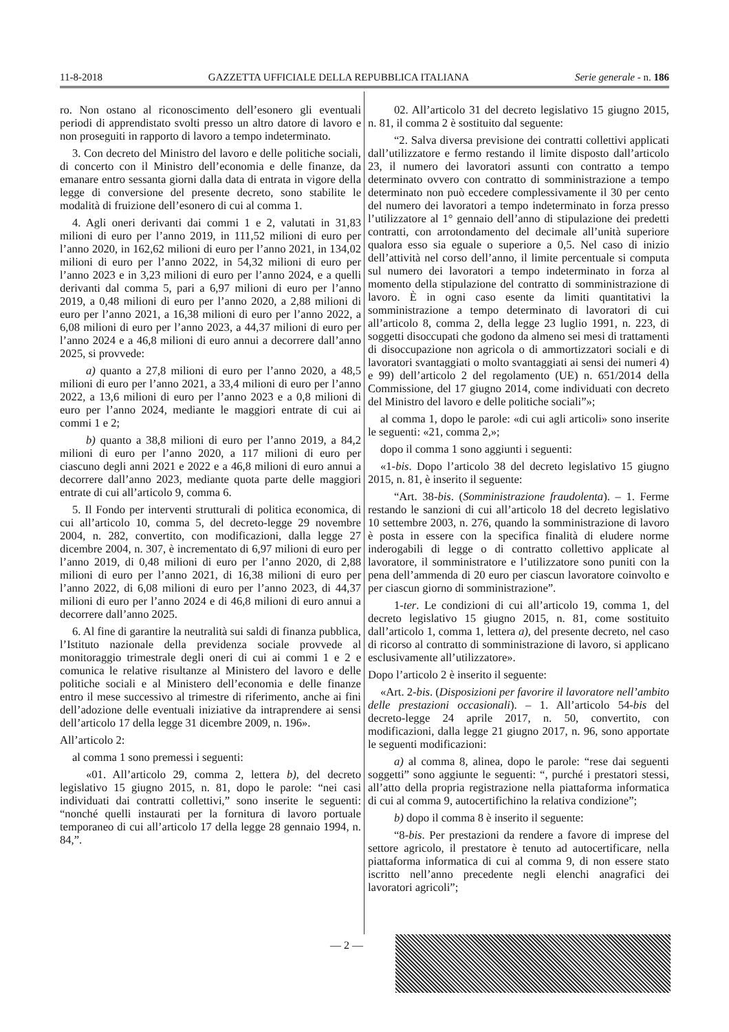11-8-2018 GAZZETTA UFFICIALE DELLA REPUBBLICA ITALIANA Serie generale - n. 186
ro. Non ostano al riconoscimento dell’esonero gli eventuali periodi di apprendistato svolti presso un altro datore di lavoro e non proseguiti in rapporto di lavoro a tempo indeterminato.
3. Con decreto del Ministro del lavoro e delle politiche sociali, di concerto con il Ministro dell’economia e delle finanze, da emanare entro sessanta giorni dalla data di entrata in vigore della legge di conversione del presente decreto, sono stabilite le modalità di fruizione dell’esonero di cui al comma 1.
4. Agli oneri derivanti dai commi 1 e 2, valutati in 31,83 milioni di euro per l’anno 2019, in 111,52 milioni di euro per l’anno 2020, in 162,62 milioni di euro per l’anno 2021, in 134,02 milioni di euro per l’anno 2022, in 54,32 milioni di euro per l’anno 2023 e in 3,23 milioni di euro per l’anno 2024, e a quelli derivanti dal comma 5, pari a 6,97 milioni di euro per l’anno 2019, a 0,48 milioni di euro per l’anno 2020, a 2,88 milioni di euro per l’anno 2021, a 16,38 milioni di euro per l’anno 2022, a 6,08 milioni di euro per l’anno 2023, a 44,37 milioni di euro per l’anno 2024 e a 46,8 milioni di euro annui a decorrere dall’anno 2025, si provvede:
a) quanto a 27,8 milioni di euro per l’anno 2020, a 48,5 milioni di euro per l’anno 2021, a 33,4 milioni di euro per l’anno 2022, a 13,6 milioni di euro per l’anno 2023 e a 0,8 milioni di euro per l’anno 2024, mediante le maggiori entrate di cui ai commi 1 e 2;
b) quanto a 38,8 milioni di euro per l’anno 2019, a 84,2 milioni di euro per l’anno 2020, a 117 milioni di euro per ciascuno degli anni 2021 e 2022 e a 46,8 milioni di euro annui a decorrere dall’anno 2023, mediante quota parte delle maggiori entrate di cui all’articolo 9, comma 6.
5. Il Fondo per interventi strutturali di politica economica, di cui all’articolo 10, comma 5, del decreto-legge 29 novembre 2004, n. 282, convertito, con modificazioni, dalla legge 27 dicembre 2004, n. 307, è incrementato di 6,97 milioni di euro per l’anno 2019, di 0,48 milioni di euro per l’anno 2020, di 2,88 milioni di euro per l’anno 2021, di 16,38 milioni di euro per l’anno 2022, di 6,08 milioni di euro per l’anno 2023, di 44,37 milioni di euro per l’anno 2024 e di 46,8 milioni di euro annui a decorrere dall’anno 2025.
6. Al fine di garantire la neutralità sui saldi di finanza pubblica, l’Istituto nazionale della previdenza sociale provvede al monitoraggio trimestrale degli oneri di cui ai commi 1 e 2 e comunica le relative risultanze al Ministero del lavoro e delle politiche sociali e al Ministero dell’economia e delle finanze entro il mese successivo al trimestre di riferimento, anche ai fini dell’adozione delle eventuali iniziative da intraprendere ai sensi dell’articolo 17 della legge 31 dicembre 2009, n. 196».
All’articolo 2:
al comma 1 sono premessi i seguenti:
«01. All’articolo 29, comma 2, lettera b), del decreto legislativo 15 giugno 2015, n. 81, dopo le parole: “nei casi individuati dai contratti collettivi,” sono inserite le seguenti: “nonché quelli instaurati per la fornitura di lavoro portuale temporaneo di cui all’articolo 17 della legge 28 gennaio 1994, n. 84,”.
02. All’articolo 31 del decreto legislativo 15 giugno 2015, n. 81, il comma 2 è sostituito dal seguente:
“2. Salva diversa previsione dei contratti collettivi applicati dall’utilizzatore e fermo restando il limite disposto dall’articolo 23, il numero dei lavoratori assunti con contratto a tempo determinato ovvero con contratto di somministrazione a tempo determinato non può eccedere complessivamente il 30 per cento del numero dei lavoratori a tempo indeterminato in forza presso l’utilizzatore al 1° gennaio dell’anno di stipulazione dei predetti contratti, con arrotondamento del decimale all’unità superiore qualora esso sia eguale o superiore a 0,5. Nel caso di inizio dell’attività nel corso dell’anno, il limite percentuale si computa sul numero dei lavoratori a tempo indeterminato in forza al momento della stipulazione del contratto di somministrazione di lavoro. È in ogni caso esente da limiti quantitativi la somministrazione a tempo determinato di lavoratori di cui all’articolo 8, comma 2, della legge 23 luglio 1991, n. 223, di soggetti disoccupati che godono da almeno sei mesi di trattamenti di disoccupazione non agricola o di ammortizzatori sociali e di lavoratori svantaggiati o molto svantaggiati ai sensi dei numeri 4) e 99) dell’articolo 2 del regolamento (UE) n. 651/2014 della Commissione, del 17 giugno 2014, come individuati con decreto del Ministro del lavoro e delle politiche sociali”»;
al comma 1, dopo le parole: «di cui agli articoli» sono inserite le seguenti: «21, comma 2,»;
dopo il comma 1 sono aggiunti i seguenti:
«1-bis. Dopo l’articolo 38 del decreto legislativo 15 giugno 2015, n. 81, è inserito il seguente:
“Art. 38-bis. (Somministrazione fraudolenta). – 1. Ferme restando le sanzioni di cui all’articolo 18 del decreto legislativo 10 settembre 2003, n. 276, quando la somministrazione di lavoro è posta in essere con la specifica finalità di eludere norme inderogabili di legge o di contratto collettivo applicate al lavoratore, il somministratore e l’utilizzatore sono puniti con la pena dell’ammenda di 20 euro per ciascun lavoratore coinvolto e per ciascun giorno di somministrazione”.
1-ter. Le condizioni di cui all’articolo 19, comma 1, del decreto legislativo 15 giugno 2015, n. 81, come sostituito dall’articolo 1, comma 1, lettera a), del presente decreto, nel caso di ricorso al contratto di somministrazione di lavoro, si applicano esclusivamente all’utilizzatore».
Dopo l’articolo 2 è inserito il seguente:
«Art. 2-bis. (Disposizioni per favorire il lavoratore nell’ambito delle prestazioni occasionali). – 1. All’articolo 54-bis del decreto-legge 24 aprile 2017, n. 50, convertito, con modificazioni, dalla legge 21 giugno 2017, n. 96, sono apportate le seguenti modificazioni:
a) al comma 8, alinea, dopo le parole: “rese dai seguenti soggetti” sono aggiunte le seguenti: “, purché i prestatori stessi, all’atto della propria registrazione nella piattaforma informatica di cui al comma 9, autocertifichino la relativa condizione”;
b) dopo il comma 8 è inserito il seguente:
“8-bis. Per prestazioni da rendere a favore di imprese del settore agricolo, il prestatore è tenuto ad autocertificare, nella piattaforma informatica di cui al comma 9, di non essere stato iscritto nell’anno precedente negli elenchi anagrafici dei lavoratori agricoli”;
— 2 —